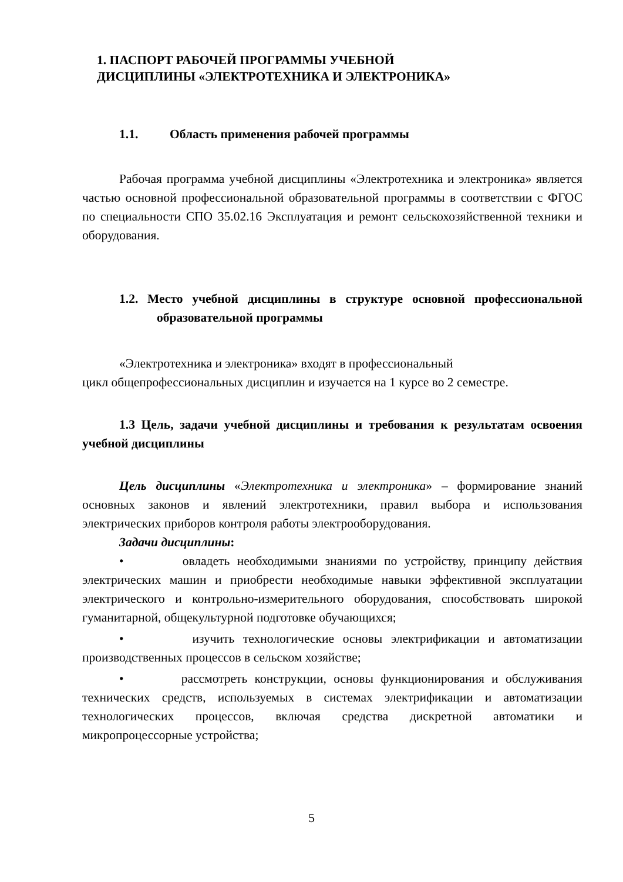1. ПАСПОРТ РАБОЧЕЙ ПРОГРАММЫ УЧЕБНОЙ
ДИСЦИПЛИНЫ «ЭЛЕКТРОТЕХНИКА И ЭЛЕКТРОНИКА»
1.1. Область применения рабочей программы
Рабочая программа учебной дисциплины «Электротехника и электроника» является частью основной профессиональной образовательной программы в соответствии с ФГОС по специальности СПО 35.02.16 Эксплуатация и ремонт сельскохозяйственной техники и оборудования.
1.2. Место учебной дисциплины в структуре основной профессиональной образовательной программы
«Электротехника и электроника» входят в профессиональный
цикл общепрофессиональных дисциплин и изучается на 1 курсе во 2 семестре.
1.3 Цель, задачи учебной дисциплины и требования к результатам освоения учебной дисциплины
Цель дисциплины «Электротехника и электроника» – формирование знаний основных законов и явлений электротехники, правил выбора и использования электрических приборов контроля работы электрооборудования.
Задачи дисциплины:
• овладеть необходимыми знаниями по устройству, принципу действия электрических машин и приобрести необходимые навыки эффективной эксплуатации электрического и контрольно-измерительного оборудования, способствовать широкой гуманитарной, общекультурной подготовке обучающихся;
• изучить технологические основы электрификации и автоматизации производственных процессов в сельском хозяйстве;
• рассмотреть конструкции, основы функционирования и обслуживания технических средств, используемых в системах электрификации и автоматизации технологических процессов, включая средства дискретной автоматики и микропроцессорные устройства;
5